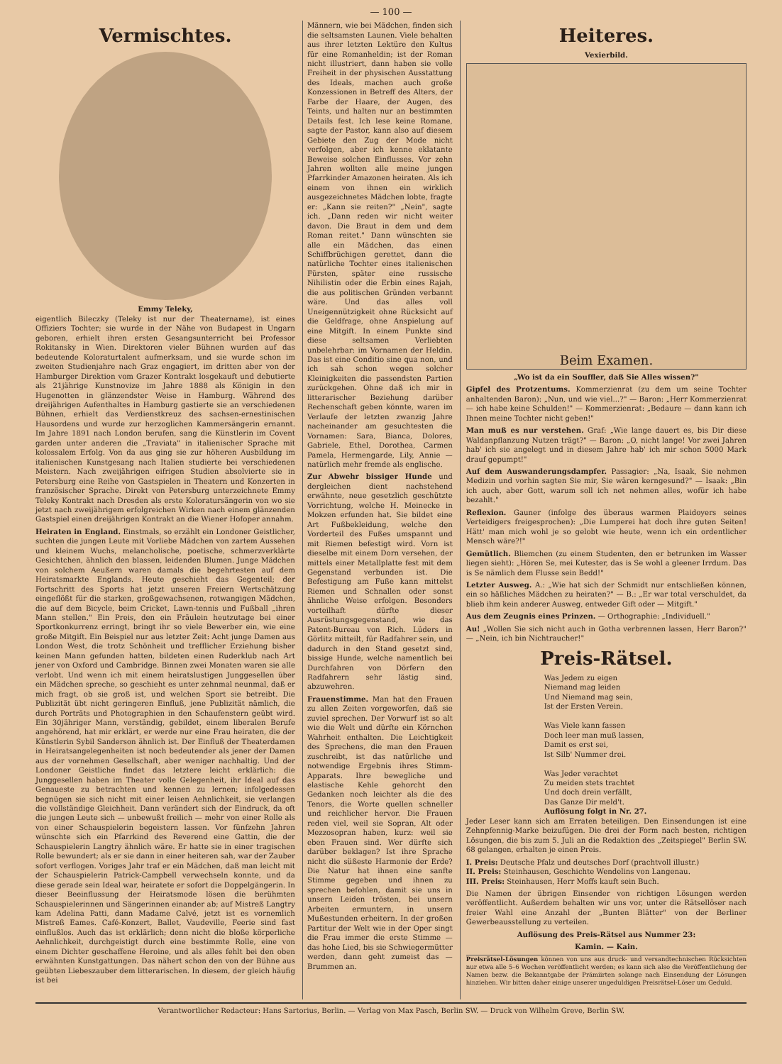— 100 —
Vermischtes.
Emmy Teleky,
eigentlich Bileczky (Teleky ist nur der Theatername), ist eines Offiziers Tochter; sie wurde in der Nähe von Budapest in Ungarn geboren, erhielt ihren ersten Gesangsunterricht bei Professor Rokitansky in Wien. Direktoren vieler Bühnen wurden auf das bedeutende Koloraturtalent aufmerksam, und sie wurde schon im zweiten Studienjahre nach Graz engagiert, im dritten aber von der Hamburger Direktion vom Grazer Kontrakt losgekauft und debutierte als 21jährige Kunstnovize im Jahre 1888 als Königin in den Hugenotten in glänzendster Weise in Hamburg. Während des dreijährigen Aufenthaltes in Hamburg gastierte sie an verschiedenen Bühnen, erhielt das Verdienstkreuz des sachsen-ernestinischen Hausordens und wurde zur herzoglichen Kammersängerin ernannt. Im Jahre 1891 nach London berufen, sang die Künstlerin im Covent garden unter anderen die „Traviata" in italienischer Sprache mit kolossalem Erfolg. Von da aus ging sie zur höheren Ausbildung im italienischen Kunstgesang nach Italien studierte bei verschiedenen Meistern. Nach zweijährigen eifrigen Studien absolvierte sie in Petersburg eine Reihe von Gastspielen in Theatern und Konzerten in französischer Sprache. Direkt von Petersburg unterzeichnete Emmy Teleky Kontrakt nach Dresden als erste Koloratursängerin von wo sie jetzt nach zweijährigem erfolgreichen Wirken nach einem glänzenden Gastspiel einen dreijährigen Kontrakt an die Wiener Hofoper annahm.
Heiraten in England. Einstmals, so erzählt ein Londoner Geistlicher, suchten die jungen Leute mit Vorliebe Mädchen von zartem Aussehen und kleinem Wuchs, melancholische, poetische, schmerzverklärte Gesichtchen, ähnlich den blassen, leidenden Blumen. Junge Mädchen von solchem Aeußern waren damals die begehrtesten auf dem Heiratsmarkte Englands. Heute geschieht das Gegenteil; der Fortschritt des Sports hat jetzt unseren Freiern Wertschätzung eingeflößt für die starken, großgewachsenen, rotwangigen Mädchen, die auf dem Bicycle, beim Cricket, Lawn-tennis und Fußball „ihren Mann stellen." Ein Preis, den ein Fräulein heutzutage bei einer Sportkonkurrenz erringt, bringt ihr so viele Bewerber ein, wie eine große Mitgift. Ein Beispiel nur aus letzter Zeit: Acht junge Damen aus London West, die trotz Schönheit und trefflicher Erziehung bisher keinen Mann gefunden hatten, bildeten einen Ruderklub nach Art jener von Oxford und Cambridge. Binnen zwei Monaten waren sie alle verlobt. Und wenn ich mit einem heiratslustigen Junggesellen über ein Mädchen spreche, so geschieht es unter zehnmal neunmal, daß er mich fragt, ob sie groß ist, und welchen Sport sie betreibt. Die Publizität übt nicht geringeren Einfluß, jene Publizität nämlich, die durch Porträts und Photographien in den Schaufenstern geübt wird. Ein 30jähriger Mann, verständig, gebildet, einem liberalen Berufe angehörend, hat mir erklärt, er werde nur eine Frau heiraten, die der Künstlerin Sybil Sanderson ähnlich ist. Der Einfluß der Theaterdamen in Heiratsangelegenheiten ist noch bedeutender als jener der Damen aus der vornehmen Gesellschaft, aber weniger nachhaltig. Und der Londoner Geistliche findet das letztere leicht erklärlich: die Junggesellen haben im Theater volle Gelegenheit, ihr Ideal auf das Genaueste zu betrachten und kennen zu lernen; infolgedessen begnügen sie sich nicht mit einer leisen Aehnlichkeit, sie verlangen die vollständige Gleichheit. Dann verändert sich der Eindruck, da oft die jungen Leute sich — unbewußt freilich — mehr von einer Rolle als von einer Schauspielerin begeistern lassen. Vor fünfzehn Jahren wünschte sich ein Pfarrkind des Reverend eine Gattin, die der Schauspielerin Langtry ähnlich wäre. Er hatte sie in einer tragischen Rolle bewundert; als er sie dann in einer heiteren sah, war der Zauber sofort verflogen. Voriges Jahr traf er ein Mädchen, daß man leicht mit der Schauspielerin Patrick-Campbell verwechseln konnte, und da diese gerade sein Ideal war, heiratete er sofort die Doppelgängerin. In dieser Beeinflussung der Heiratsmode lösen die berühmten Schauspielerinnen und Sängerinnen einander ab; auf Mistreß Langtry kam Adelina Patti, dann Madame Calvé, jetzt ist es vornemlich Mistreß Eames. Café-Konzert, Ballet, Vaudeville, Feerie sind fast einflußlos. Auch das ist erklärlich; denn nicht die bloße körperliche Aehnlichkeit, durchgeistigt durch eine bestimmte Rolle, eine von einem Dichter geschaffene Heroine, und als alles fehlt bei den oben erwähnten Kunstgattungen. Das nähert schon den von der Bühne aus geübten Liebeszauber dem litterarischen. In diesem, der gleich häufig ist bei
Männern, wie bei Mädchen, finden sich die seltsamsten Launen. Viele behalten aus ihrer letzten Lektüre den Kultus für eine Romanheldin; ist der Roman nicht illustriert, dann haben sie volle Freiheit in der physischen Ausstattung des Ideals, machen auch große Konzessionen in Betreff des Alters, der Farbe der Haare, der Augen, des Teints, und halten nur an bestimmten Details fest. Ich lese keine Romane, sagte der Pastor, kann also auf diesem Gebiete den Zug der Mode nicht verfolgen, aber ich kenne eklatante Beweise solchen Einflusses. Vor zehn Jahren wollten alle meine jungen Pfarrkinder Amazonen heiraten. Als ich einem von ihnen ein wirklich ausgezeichnetes Mädchen lobte, fragte er: „Kann sie reiten?" „Nein", sagte ich. „Dann reden wir nicht weiter davon. Die Braut in dem und dem Roman reitet." Dann wünschten sie alle ein Mädchen, das einen Schiffbrüchigen gerettet, dann die natürliche Tochter eines italienischen Fürsten, später eine russische Nihilistin oder die Erbin eines Rajah, die aus politischen Gründen verbannt wäre. Und das alles voll Uneigennützigkeit ohne Rücksicht auf die Geldfrage, ohne Anspielung auf eine Mitgift. In einem Punkte sind diese seltsamen Verliebten unbelehrbar: im Vornamen der Heldin. Das ist eine Conditio sine qua non, und ich sah schon wegen solcher Kleinigkeiten die passendsten Partien zurückgehen. Ohne daß ich mir in litterarischer Beziehung darüber Rechenschaft geben könnte, waren im Verlaufe der letzten zwanzig Jahre nacheinander am gesuchtesten die Vornamen: Sara, Bianca, Dolores, Gabriele, Ethel, Dorothea, Carmen Pamela, Hermengarde, Lily, Annie — natürlich mehr fremde als englische.
Zur Abwehr bissiger Hunde und dergleichen dient nachstehend erwähnte, neue gesetzlich geschützte Vorrichtung, welche H. Meinecke in Mokzen erfunden hat. Sie bildet eine Art Fußbekleidung, welche den Vorderteil des Fußes umspannt und mit Riemen befestigt wird. Vorn ist dieselbe mit einem Dorn versehen, der mittels einer Metallplatte fest mit dem Gegenstand verbunden ist. Die Befestigung am Fuße kann mittelst Riemen und Schnallen oder sonst ähnliche Weise erfolgen. Besonders vorteilhaft dürfte dieser Ausrüstungsgegenstand, wie das Patent-Bureau von Rich. Lüders in Görlitz mitteilt, für Radfahrer sein, und dadurch in den Stand gesetzt sind, bissige Hunde, welche namentlich bei Durchfahren von Dörfern den Radfahrern sehr lästig sind, abzuwehren.
Frauenstimme. Man hat den Frauen zu allen Zeiten vorgeworfen, daß sie zuviel sprechen. Der Vorwurf ist so alt wie die Welt und dürfte ein Körnchen Wahrheit enthalten. Die Leichtigkeit des Sprechens, die man den Frauen zuschreibt, ist das natürliche und notwendige Ergebnis ihres Stimm-Apparats. Ihre bewegliche und elastische Kehle gehorcht den Gedanken noch leichter als die des Tenors, die Worte quellen schneller und reichlicher hervor. Die Frauen reden viel, weil sie Sopran, Alt oder Mezzosopran haben, kurz: weil sie eben Frauen sind. Wer dürfte sich darüber beklagen? Ist ihre Sprache nicht die süßeste Harmonie der Erde? Die Natur hat ihnen eine sanfte Stimme gegeben und ihnen zu sprechen befohlen, damit sie uns in unsern Leiden trösten, bei unsern Arbeiten ermuntern, in unsern Mußestunden erheitern. In der großen Partitur der Welt wie in der Oper singt die Frau immer die erste Stimme — das hohe Lied, bis sie Schwiegermütter werden, dann geht zumeist das — Brummen an.
Heiteres.
Vexierbild.
Beim Examen.
„Wo ist da ein Souffler, daß Sie Alles wissen?"
Gipfel des Protzentums. Kommerzienrat (zu dem um seine Tochter anhaltenden Baron): „Nun, und wie viel...?" — Baron: „Herr Kommerzienrat — ich habe keine Schulden!" — Kommerzienrat: „Bedaure — dann kann ich Ihnen meine Tochter nicht geben!"
Man muß es nur verstehen. Graf: „Wie lange dauert es, bis Dir diese Waldanpflanzung Nutzen trägt?" — Baron: „O, nicht lange! Vor zwei Jahren hab' ich sie angelegt und in diesem Jahre hab' ich mir schon 5000 Mark drauf gepumpt!"
Auf dem Auswanderungsdampfer. Passagier: „Na, Isaak, Sie nehmen Medizin und vorhin sagten Sie mir, Sie wären kerngesund?" — Isaak: „Bin ich auch, aber Gott, warum soll ich net nehmen alles, wofür ich habe bezahlt."
Reflexion. Gauner (infolge des überaus warmen Plaidoyers seines Verteidigers freigesprochen): „Die Lumperei hat doch ihre guten Seiten! Hätt' man mich wohl je so gelobt wie heute, wenn ich ein ordentlicher Mensch wäre?!"
Gemütlich. Bliemchen (zu einem Studenten, den er betrunken im Wasser liegen sieht): „Hören Se, mei Kutester, das is Se wohl a gleener Irrdum. Das is Se nämlich dem Flusse sein Bedd!"
Letzter Ausweg. A.: „Wie hat sich der Schmidt nur entschließen können, ein so häßliches Mädchen zu heiraten?" — B.: „Er war total verschuldet, da blieb ihm kein anderer Ausweg, entweder Gift oder — Mitgift."
Aus dem Zeugnis eines Prinzen. — Orthographie: „Individuell."
Au! „Wollen Sie sich nicht auch in Gotha verbrennen lassen, Herr Baron?" — „Nein, ich bin Nichtraucher!"
Preis-Rätsel.
Was Jedem zu eigen
Niemand mag leiden
Und Niemand mag sein,
Ist der Ersten Verein.
Was Viele kann fassen
Doch leer man muß lassen,
Damit es erst sei,
Ist Silb' Nummer drei.
Was Jeder verachtet
Zu meiden stets trachtet
Und doch drein verfällt,
Das Ganze Dir meld't.
Auflösung folgt in Nr. 27.
Jeder Leser kann sich am Erraten beteiligen. Den Einsendungen ist eine Zehnpfennig-Marke beizufügen. Die drei der Form nach besten, richtigen Lösungen, die bis zum 5. Juli an die Redaktion des „Zeitspiegel" Berlin SW. 68 gelangen, erhalten je einen Preis.
I. Preis: Deutsche Pfalz und deutsches Dorf (prachtvoll illustr.)
II. Preis: Steinhausen, Geschichte Wendelins von Langenau.
III. Preis: Steinhausen, Herr Moffs kauft sein Buch.
Die Namen der übrigen Einsender von richtigen Lösungen werden veröffentlicht. Außerdem behalten wir uns vor, unter die Rätsellöser nach freier Wahl eine Anzahl der „Bunten Blätter" von der Berliner Gewerbeausstellung zu verteilen.
Auflösung des Preis-Rätsel aus Nummer 23:
Kamin. — Kain.
Preisrätsel-Lösungen können von uns aus druck- und versandtechnischen Rücksichten nur etwa alle 5–6 Wochen veröffentlicht werden; es kann sich also die Veröffentlichung der Namen bezw. die Bekanntgabe der Prämiirten solange nach Einsendung der Lösungen hinziehen. Wir bitten daher einige unserer ungeduldigen Preisrätsel-Löser um Geduld.
Verantwortlicher Redacteur: Hans Sartorius, Berlin. — Verlag von Max Pasch, Berlin SW. — Druck von Wilhelm Greve, Berlin SW.